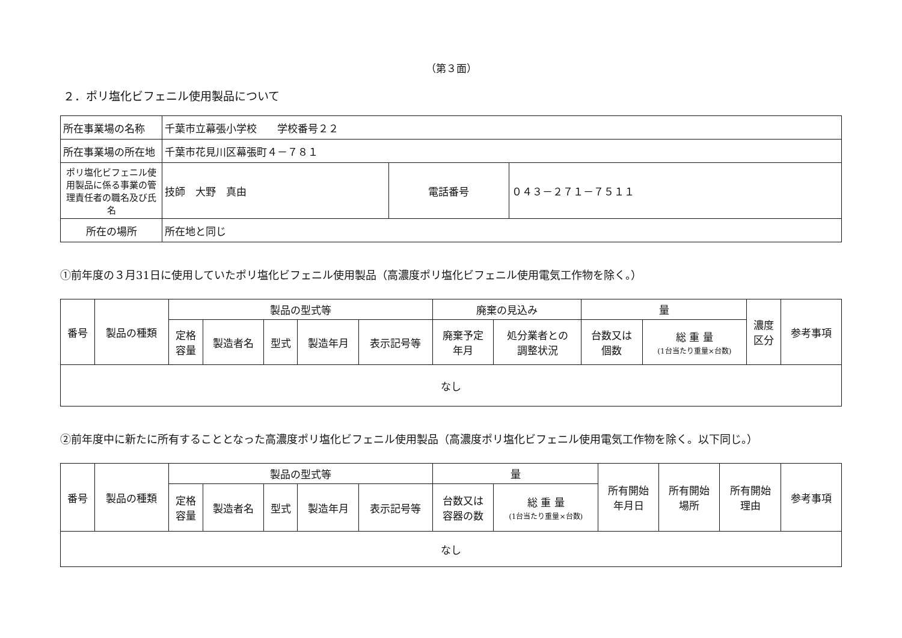（第３面）
２．ポリ塩化ビフェニル使用製品について
| 所在事業場の名称 | 千葉市立幕張小学校 学校番号２２ | | |
| 所在事業場の所在地 | 千葉市花見川区幕張町４－７８１ | | |
| ポリ塩化ビフェニル使用製品に係る事業の管理責任者の職名及び氏名 | 技師 大野 真由 | 電話番号 | ０４３－２７１－７５１１ |
| 所在の場所 | 所在地と同じ | | |
①前年度の３月31日に使用していたポリ塩化ビフェニル使用製品（高濃度ポリ塩化ビフェニル使用電気工作物を除く。）
| 番号 | 製品の種類 | 製品の型式等 | | | | | 廃棄の見込み | | 量 | | 濃度 区分 | 参考事項 |
| --- | --- | --- | --- | --- | --- | --- | --- | --- | --- | --- | --- | --- |
| | | 定格 容量 | 製造者名 | 型式 | 製造年月 | 表示記号等 | 廃棄予定 年月 | 処分業者との 調整状況 | 台数又は 個数 | 総 重 量 (1台当たり重量×台数) | | |
| なし | | | | | | | | | | | | |
②前年度中に新たに所有することとなった高濃度ポリ塩化ビフェニル使用製品（高濃度ポリ塩化ビフェニル使用電気工作物を除く。以下同じ。）
| 番号 | 製品の種類 | 製品の型式等 | | | | | 量 | | 所有開始 年月日 | 所有開始 場所 | 所有開始 理由 | 参考事項 |
| --- | --- | --- | --- | --- | --- | --- | --- | --- | --- | --- | --- | --- |
| | | 定格 容量 | 製造者名 | 型式 | 製造年月 | 表示記号等 | 台数又は 容器の数 | 総 重 量 (1台当たり重量×台数) | | | | |
| なし | | | | | | | | | | | | |